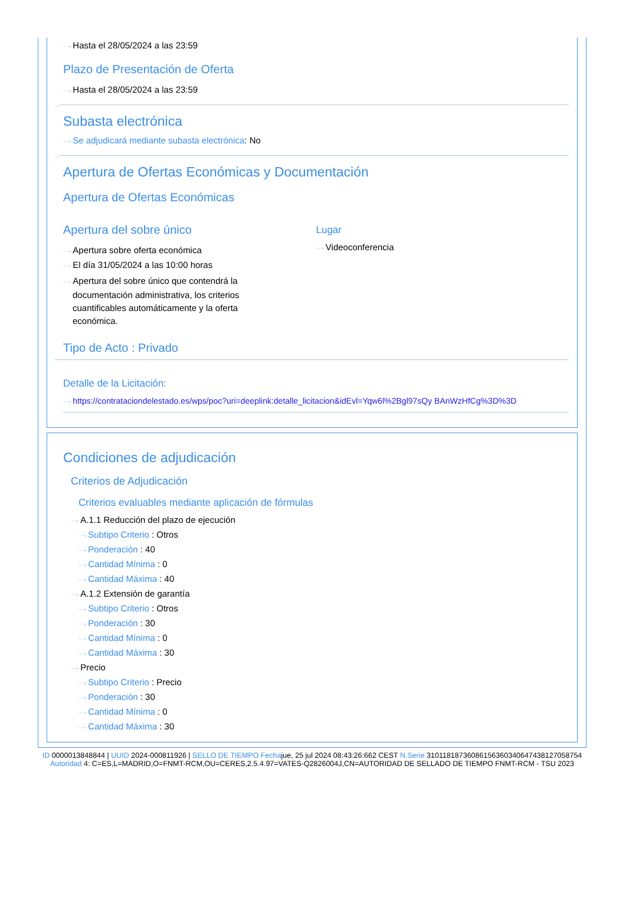⋯› Hasta el 28/05/2024 a las 23:59
Plazo de Presentación de Oferta
⋯› Hasta el 28/05/2024 a las 23:59
Subasta electrónica
⋯› Se adjudicará mediante subasta electrónica: No
Apertura de Ofertas Económicas y Documentación
Apertura de Ofertas Económicas
Apertura del sobre único
⋯› Apertura sobre oferta económica
⋯› El día 31/05/2024 a las 10:00 horas
⋯› Apertura del sobre único que contendrá la documentación administrativa, los criterios cuantificables automáticamente y la oferta económica.
Lugar
⋯› Videoconferencia
Tipo de Acto : Privado
Detalle de la Licitación:
⋯› https://contrataciondelestado.es/wps/poc?uri=deeplink:detalle_licitacion&idEvl=Yqw6l%2Bgl97sQy BAnWzHfCg%3D%3D
Condiciones de adjudicación
Criterios de Adjudicación
Criterios evaluables mediante aplicación de fórmulas
⋯› A.1.1 Reducción del plazo de ejecución
⋯› Subtipo Criterio : Otros
⋯› Ponderación : 40
⋯› Cantidad Mínima : 0
⋯› Cantidad Máxima : 40
⋯› A.1.2 Extensión de garantía
⋯› Subtipo Criterio : Otros
⋯› Ponderación : 30
⋯› Cantidad Mínima : 0
⋯› Cantidad Máxima : 30
⋯› Precio
⋯› Subtipo Criterio : Precio
⋯› Ponderación : 30
⋯› Cantidad Mínima : 0
⋯› Cantidad Máxima : 30
ID 0000013848844 | UUID 2024-000811926 | SELLO DE TIEMPO Fechajue, 25 jul 2024 08:43:26:662 CEST N.Serie 310118187360861563603406474381270587​54 Autoridad 4: C=ES,L=MADRID,O=FNMT-RCM,OU=CERES,2.5.4.97=VATES-Q2826004J,CN=AUTORIDAD DE SELLADO DE TIEMPO FNMT-RCM - TSU 2023